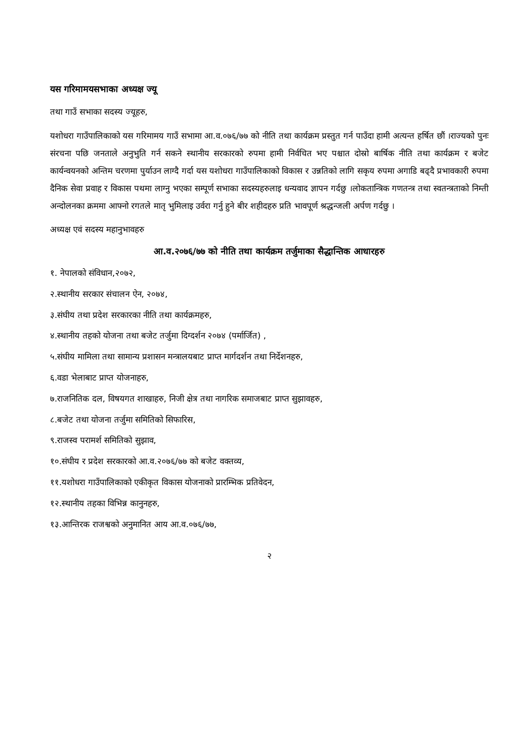यस गरिमामयसभाका अध्यक्ष ज्यू
तथा गाउँ सभाका सदस्य ज्यूहरु,
यशोधरा गाउँपालिकाको यस गरिमामय गाउँ सभामा आ.व.०७६/७७ को नीति तथा कार्यक्रम प्रस्तुत गर्न पाउँदा हामी अत्यन्त हर्षित छौं ।राज्यको पुनः संरचना पछि जनताले अनुभुति गर्न सकने स्थानीय सरकारको रुपमा हामी निर्वचित भए पश्चात दोस्रो बार्षिक नीति तथा कार्यक्रम र बजेट कार्यन्वयनको अन्तिम चरणमा पुर्याउन लाग्दै गर्दा यस यशोधरा गाउँपालिकाको विकास र उन्नतिको लागि सकृय रुपमा अगाडि बढ्दै प्रभावकारी रुपमा दैनिक सेवा प्रवाह र विकास पथमा लाग्नु भएका सम्पूर्ण सभाका सदस्यहरुलाइ धन्यवाद ज्ञापन गर्दछु ।लोकतान्त्रिक गणतन्त्र तथा स्वतन्त्रताको निम्ती अन्दोलनका क्रममा आफ्नो रगतले मातृ भुमिलाइ उर्वरा गर्नु हुने बीर शहीदहरु प्रति भावपूर्ण श्रद्धन्जली अर्पण गर्दछु ।
अध्यक्ष एवं सदस्य महानुभावहरु
आ.व.२०७६/७७ को नीति तथा कार्यक्रम तर्जुमाका सैद्धान्तिक आधारहरु
१. नेपालको संविधान,२०७२,
२.स्थानीय सरकार संचालन ऐन, २०७४,
३.संघीय तथा प्रदेश सरकारका नीति तथा कार्यक्रमहरु,
४.स्थानीय तहको योजना तथा बजेट तर्जुमा दिग्दर्शन २०७४ (पर्मार्जित) ,
५.संघीय मामिला तथा सामान्य प्रशासन मन्त्रालयबाट प्राप्त मार्गदर्शन तथा निर्देशनहरु,
६.वडा भेलाबाट प्राप्त योजनाहरु,
७.राजनितिक दल, विषयगत शाखाहरु, निजी क्षेत्र तथा नागरिक समाजबाट प्राप्त सुझावहरु,
८.बजेट तथा योजना तर्जुमा समितिको सिफारिस,
९.राजस्व परामर्श समितिको सुझाव,
१०.संघीय र प्रदेश सरकारको आ.व.२०७६/७७ को बजेट वक्तव्य,
११.यशोधरा गाउँपालिकाको एकीकृत विकास योजनाको प्रारम्भिक प्रतिवेदन,
१२.स्थानीय तहका विभिन्न कानुनहरु,
१३.आन्तिरक राजश्वको अनुमानित आय आ.व.०७६/७७,
२